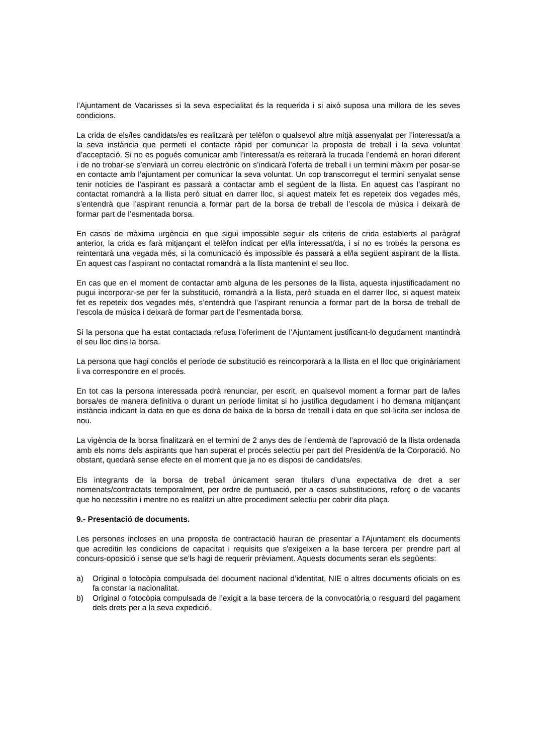l’Ajuntament de Vacarisses si la seva especialitat és la requerida i si això suposa una millora de les seves condicions.
La crida de els/les candidats/es es realitzarà per telèfon o qualsevol altre mitjà assenyalat per l’interessat/a a la seva instància que permeti el contacte ràpid per comunicar la proposta de treball i la seva voluntat d’acceptació. Si no es pogués comunicar amb l’interessat/a es reiterarà la trucada l’endemà en horari diferent i de no trobar-se s’enviarà un correu electrònic on s’indicarà l’oferta de treball i un termini màxim per posar-se en contacte amb l’ajuntament per comunicar la seva voluntat. Un cop transcorregut el termini senyalat sense tenir notícies de l’aspirant es passarà a contactar amb el següent de la llista. En aquest cas l’aspirant no contactat romandrà a la llista però situat en darrer lloc, si aquest mateix fet es repeteix dos vegades més, s’entendrà que l’aspirant renuncia a formar part de la borsa de treball de l’escola de música i deixarà de formar part de l’esmentada borsa.
En casos de màxima urgència en que sigui impossible seguir els criteris de crida establerts al paràgraf anterior, la crida es farà mitjançant el telèfon indicat per el/la interessat/da, i si no es trobés la persona es reintentarà una vegada més, si la comunicació és impossible és passarà a el/la següent aspirant de la llista. En aquest cas l’aspirant no contactat romandrà a la llista mantenint el seu lloc.
En cas que en el moment de contactar amb alguna de les persones de la llista, aquesta injustificadament no pugui incorporar-se per fer la substitució, romandrà a la llista, però situada en el darrer lloc, si aquest mateix fet es repeteix dos vegades més, s’entendrà que l’aspirant renuncia a formar part de la borsa de treball de l’escola de música i deixarà de formar part de l’esmentada borsa.
Si la persona que ha estat contactada refusa l’oferiment de l’Ajuntament justificant-lo degudament mantindrà el seu lloc dins la borsa.
La persona que hagi conclòs el període de substitució es reincorporarà a la llista en el lloc que originàriament li va correspondre en el procés.
En tot cas la persona interessada podrà renunciar, per escrit, en qualsevol moment a formar part de la/les borsa/es de manera definitiva o durant un període limitat si ho justifica degudament i ho demana mitjançant instància indicant la data en que es dona de baixa de la borsa de treball i data en que sol·licita ser inclosa de nou.
La vigència de la borsa finalitzarà en el termini de 2 anys des de l’endemà de l’aprovació de la llista ordenada amb els noms dels aspirants que han superat el procés selectiu per part del President/a de la Corporació. No obstant, quedarà sense efecte en el moment que ja no es disposi de candidats/es.
Els integrants de la borsa de treball únicament seran titulars d’una expectativa de dret a ser nomenats/contractats temporalment, per ordre de puntuació, per a casos substitucions, reforç o de vacants que ho necessitin i mentre no es realitzi un altre procediment selectiu per cobrir dita plaça.
9.- Presentació de documents.
Les persones incloses en una proposta de contractació hauran de presentar a l'Ajuntament els documents que acreditin les condicions de capacitat i requisits que s'exigeixen a la base tercera per prendre part al concurs-oposició i sense que se'ls hagi de requerir prèviament. Aquests documents seran els següents:
a) Original o fotocòpia compulsada del document nacional d’identitat, NIE o altres documents oficials on es fa constar la nacionalitat.
b) Original o fotocòpia compulsada de l’exigit a la base tercera de la convocatòria o resguard del pagament dels drets per a la seva expedició.